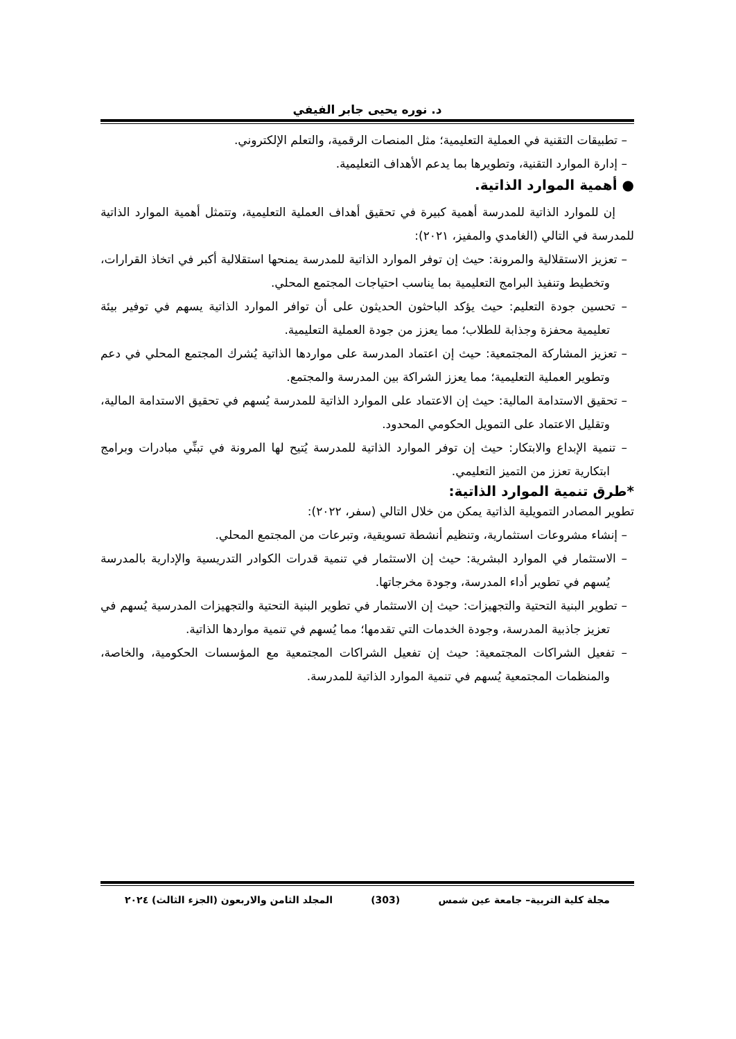د. نوره يحيى جابر الفيفي
– تطبيقات التقنية في العملية التعليمية؛ مثل المنصات الرقمية، والتعلم الإلكتروني.
– إدارة الموارد التقنية، وتطويرها بما يدعم الأهداف التعليمية.
● أهمية الموارد الذاتية.
إن للموارد الذاتية للمدرسة أهمية كبيرة في تحقيق أهداف العملية التعليمية، وتتمثل أهمية الموارد الذاتية للمدرسة في التالي (الغامدي والمفيز، ٢٠٢١):
– تعزيز الاستقلالية والمرونة: حيث إن توفر الموارد الذاتية للمدرسة يمنحها استقلالية أكبر في اتخاذ القرارات، وتخطيط وتنفيذ البرامج التعليمية بما يناسب احتياجات المجتمع المحلي.
– تحسين جودة التعليم: حيث يؤكد الباحثون الحديثون على أن توافر الموارد الذاتية يسهم في توفير بيئة تعليمية محفزة وجذابة للطلاب؛ مما يعزز من جودة العملية التعليمية.
– تعزيز المشاركة المجتمعية: حيث إن اعتماد المدرسة على مواردها الذاتية يُشرك المجتمع المحلي في دعم وتطوير العملية التعليمية؛ مما يعزز الشراكة بين المدرسة والمجتمع.
– تحقيق الاستدامة المالية: حيث إن الاعتماد على الموارد الذاتية للمدرسة يُسهم في تحقيق الاستدامة المالية، وتقليل الاعتماد على التمويل الحكومي المحدود.
– تنمية الإبداع والابتكار: حيث إن توفر الموارد الذاتية للمدرسة يُتيح لها المرونة في تبنِّي مبادرات وبرامج ابتكارية تعزز من التميز التعليمي.
*طرق تنمية الموارد الذاتية:
تطوير المصادر التمويلية الذاتية يمكن من خلال التالي (سفر، ٢٠٢٢):
– إنشاء مشروعات استثمارية، وتنظيم أنشطة تسويقية، وتبرعات من المجتمع المحلي.
– الاستثمار في الموارد البشرية: حيث إن الاستثمار في تنمية قدرات الكوادر التدريسية والإدارية بالمدرسة يُسهم في تطوير أداء المدرسة، وجودة مخرجاتها.
– تطوير البنية التحتية والتجهيزات: حيث إن الاستثمار في تطوير البنية التحتية والتجهيزات المدرسية يُسهم في تعزيز جاذبية المدرسة، وجودة الخدمات التي تقدمها؛ مما يُسهم في تنمية مواردها الذاتية.
– تفعيل الشراكات المجتمعية: حيث إن تفعيل الشراكات المجتمعية مع المؤسسات الحكومية، والخاصة، والمنظمات المجتمعية يُسهم في تنمية الموارد الذاتية للمدرسة.
مجلة كلية التربية– جامعة عين شمس (303) المجلد الثامن والاربعون (الجزء الثالث) ٢٠٢٤